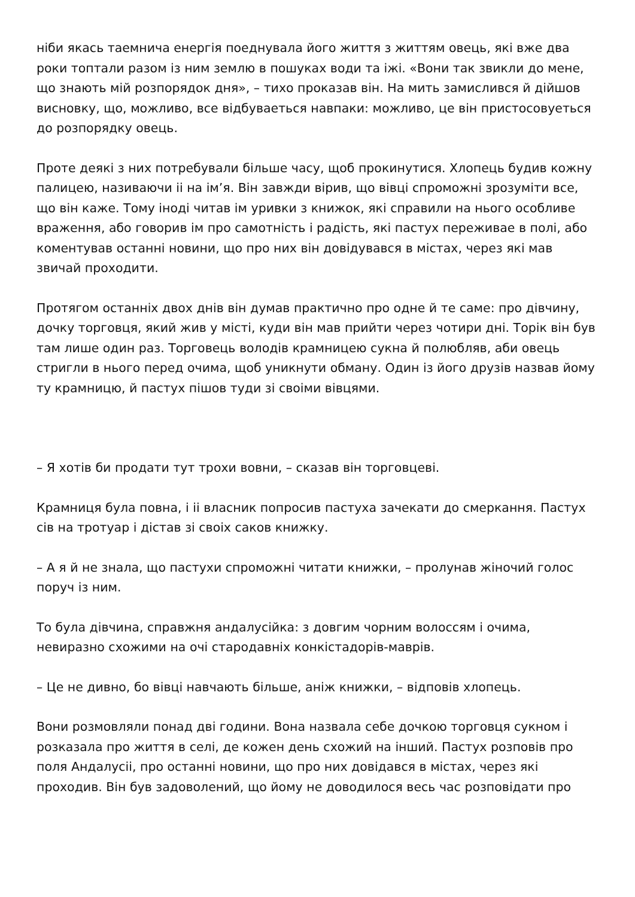ніби якась таемнича енергія поеднувала його життя з життям овець, які вже два роки топтали разом із ним землю в пошуках води та іжі. «Вони так звикли до мене, що знають мій розпорядок дня», – тихо проказав він. На мить замислився й дійшов висновку, що, можливо, все відбуваеться навпаки: можливо, це він пристосовуеться до розпорядку овець.
Проте деякі з них потребували більше часу, щоб прокинутися. Хлопець будив кожну палицею, називаючи іі на ім’я. Він завжди вірив, що вівці спроможні зрозуміти все, що він каже. Тому іноді читав ім уривки з книжок, які справили на нього особливе враження, або говорив ім про самотність і радість, які пастух переживае в полі, або коментував останні новини, що про них він довідувався в містах, через які мав звичай проходити.
Протягом останніх двох днів він думав практично про одне й те саме: про дівчину, дочку торговця, який жив у місті, куди він мав прийти через чотири дні. Торік він був там лише один раз. Торговець володів крамницею сукна й полюбляв, аби овець стригли в нього перед очима, щоб уникнути обману. Один із його друзів назвав йому ту крамницю, й пастух пішов туди зі своіми вівцями.
– Я хотів би продати тут трохи вовни, – сказав він торговцеві.
Крамниця була повна, і іі власник попросив пастуха зачекати до смеркання. Пастух сів на тротуар і дістав зі своіх саков книжку.
– А я й не знала, що пастухи спроможні читати книжки, – пролунав жіночий голос поруч із ним.
То була дівчина, справжня андалусійка: з довгим чорним волоссям і очима, невиразно схожими на очі стародавніх конкістадорів-маврів.
– Це не дивно, бо вівці навчають більше, аніж книжки, – відповів хлопець.
Вони розмовляли понад дві години. Вона назвала себе дочкою торговця сукном і розказала про життя в селі, де кожен день схожий на інший. Пастух розповів про поля Андалусіі, про останні новини, що про них довідався в містах, через які проходив. Він був задоволений, що йому не доводилося весь час розповідати про